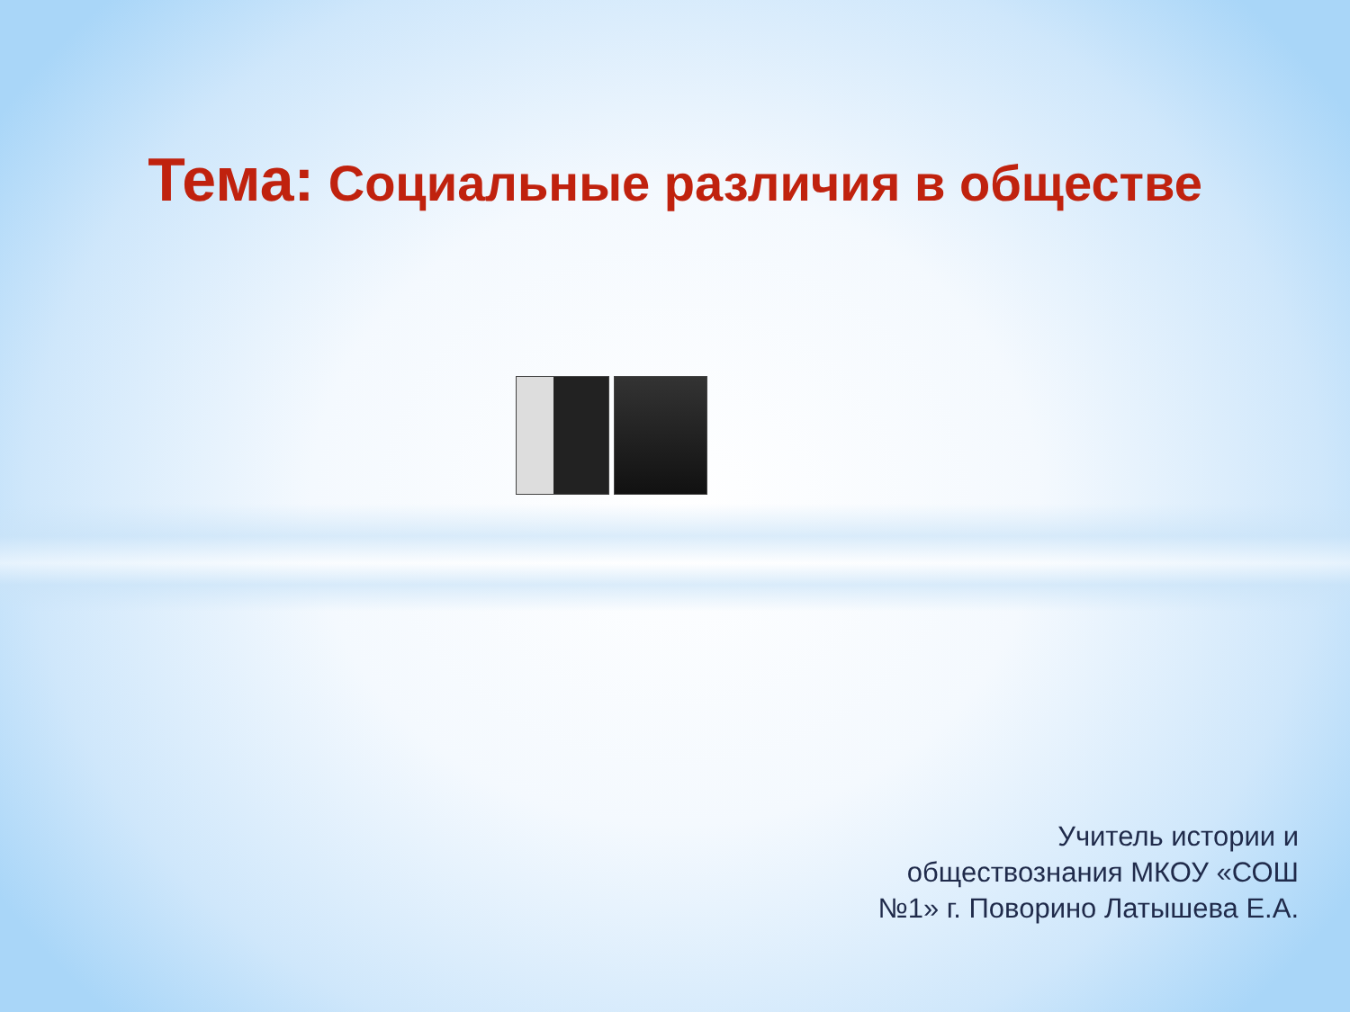Тема: Социальные различия в обществе
Учитель истории и
обществознания МКОУ «СОШ
№1» г. Поворино Латышева Е.А.